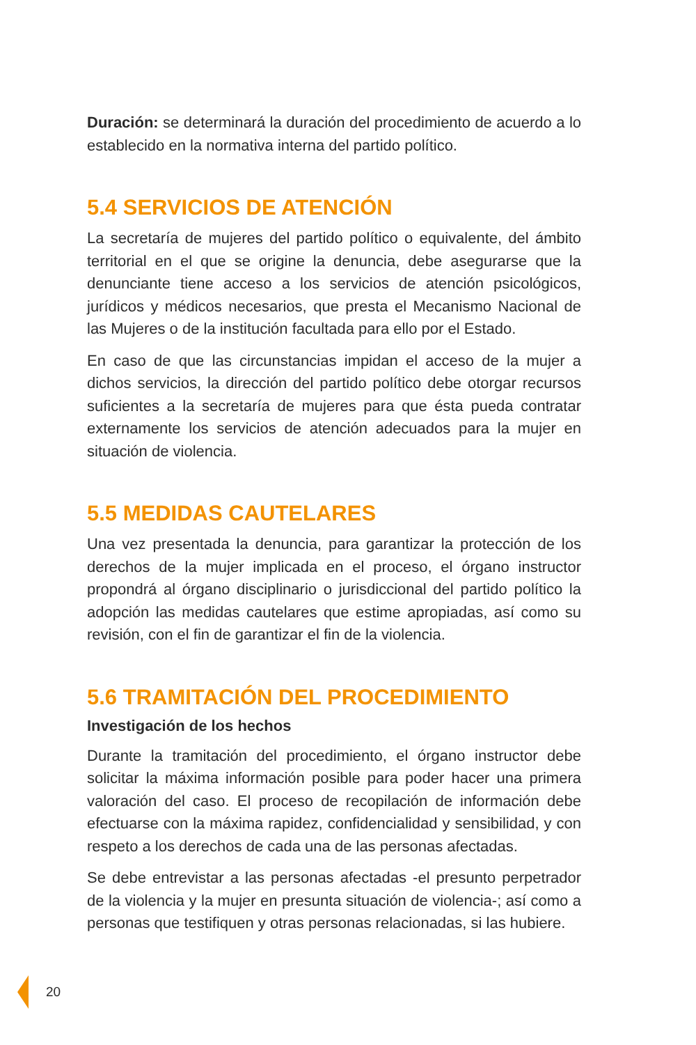Duración: se determinará la duración del procedimiento de acuerdo a lo establecido en la normativa interna del partido político.
5.4 SERVICIOS DE ATENCIÓN
La secretaría de mujeres del partido político o equivalente, del ámbito territorial en el que se origine la denuncia, debe asegurarse que la denunciante tiene acceso a los servicios de atención psicológicos, jurídicos y médicos necesarios, que presta el Mecanismo Nacional de las Mujeres o de la institución facultada para ello por el Estado.
En caso de que las circunstancias impidan el acceso de la mujer a dichos servicios, la dirección del partido político debe otorgar recursos suficientes a la secretaría de mujeres para que ésta pueda contratar externamente los servicios de atención adecuados para la mujer en situación de violencia.
5.5 MEDIDAS CAUTELARES
Una vez presentada la denuncia, para garantizar la protección de los derechos de la mujer implicada en el proceso, el órgano instructor propondrá al órgano disciplinario o jurisdiccional del partido político la adopción las medidas cautelares que estime apropiadas, así como su revisión, con el fin de garantizar el fin de la violencia.
5.6 TRAMITACIÓN DEL PROCEDIMIENTO
Investigación de los hechos
Durante la tramitación del procedimiento, el órgano instructor debe solicitar la máxima información posible para poder hacer una primera valoración del caso. El proceso de recopilación de información debe efectuarse con la máxima rapidez, confidencialidad y sensibilidad, y con respeto a los derechos de cada una de las personas afectadas.
Se debe entrevistar a las personas afectadas -el presunto perpetrador de la violencia y la mujer en presunta situación de violencia-; así como a personas que testifiquen y otras personas relacionadas, si las hubiere.
20